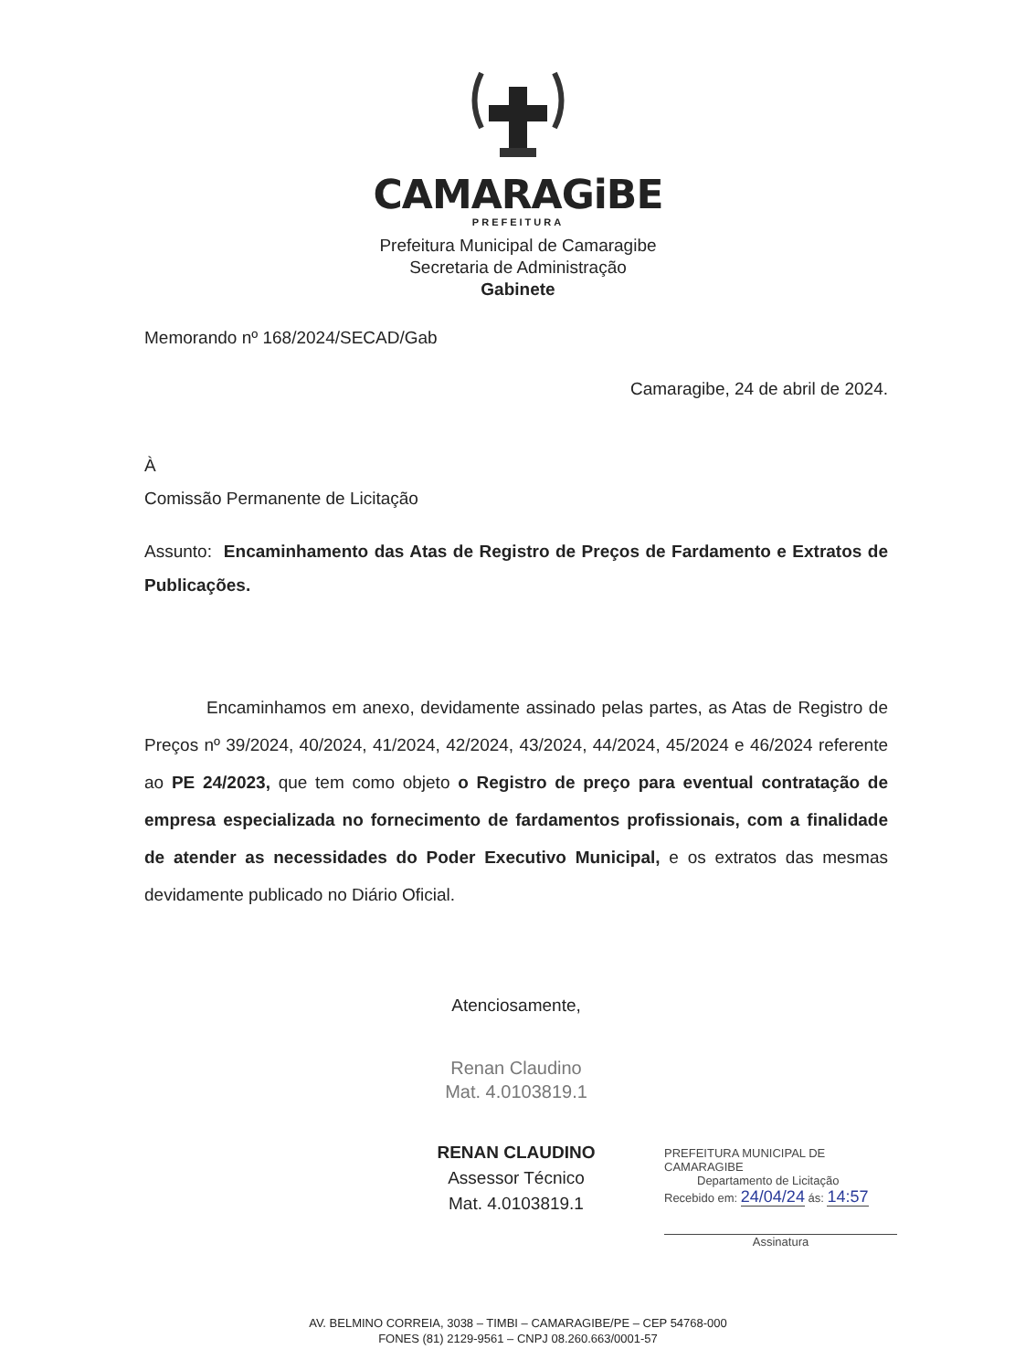CAMARAGiBE
PREFEITURA
Prefeitura Municipal de Camaragibe
Secretaria de Administração
Gabinete
Memorando nº 168/2024/SECAD/Gab
Camaragibe, 24 de abril de 2024.
À
Comissão Permanente de Licitação
Assunto: Encaminhamento das Atas de Registro de Preços de Fardamento e Extratos de Publicações.
Encaminhamos em anexo, devidamente assinado pelas partes, as Atas de Registro de Preços nº 39/2024, 40/2024, 41/2024, 42/2024, 43/2024, 44/2024, 45/2024 e 46/2024 referente ao PE 24/2023, que tem como objeto o Registro de preço para eventual contratação de empresa especializada no fornecimento de fardamentos profissionais, com a finalidade de atender as necessidades do Poder Executivo Municipal, e os extratos das mesmas devidamente publicado no Diário Oficial.
Atenciosamente,
Renan Claudino
Mat. 4.0103819.1
RENAN CLAUDINO
Assessor Técnico
Mat. 4.0103819.1
PREFEITURA MUNICIPAL DE CAMARAGIBE
Departamento de Licitação
Recebido em: 24/04/24 ás: 14:57
Assinatura
AV. BELMINO CORREIA, 3038 – TIMBI – CAMARAGIBE/PE – CEP 54768-000
FONES (81) 2129-9561 – CNPJ 08.260.663/0001-57